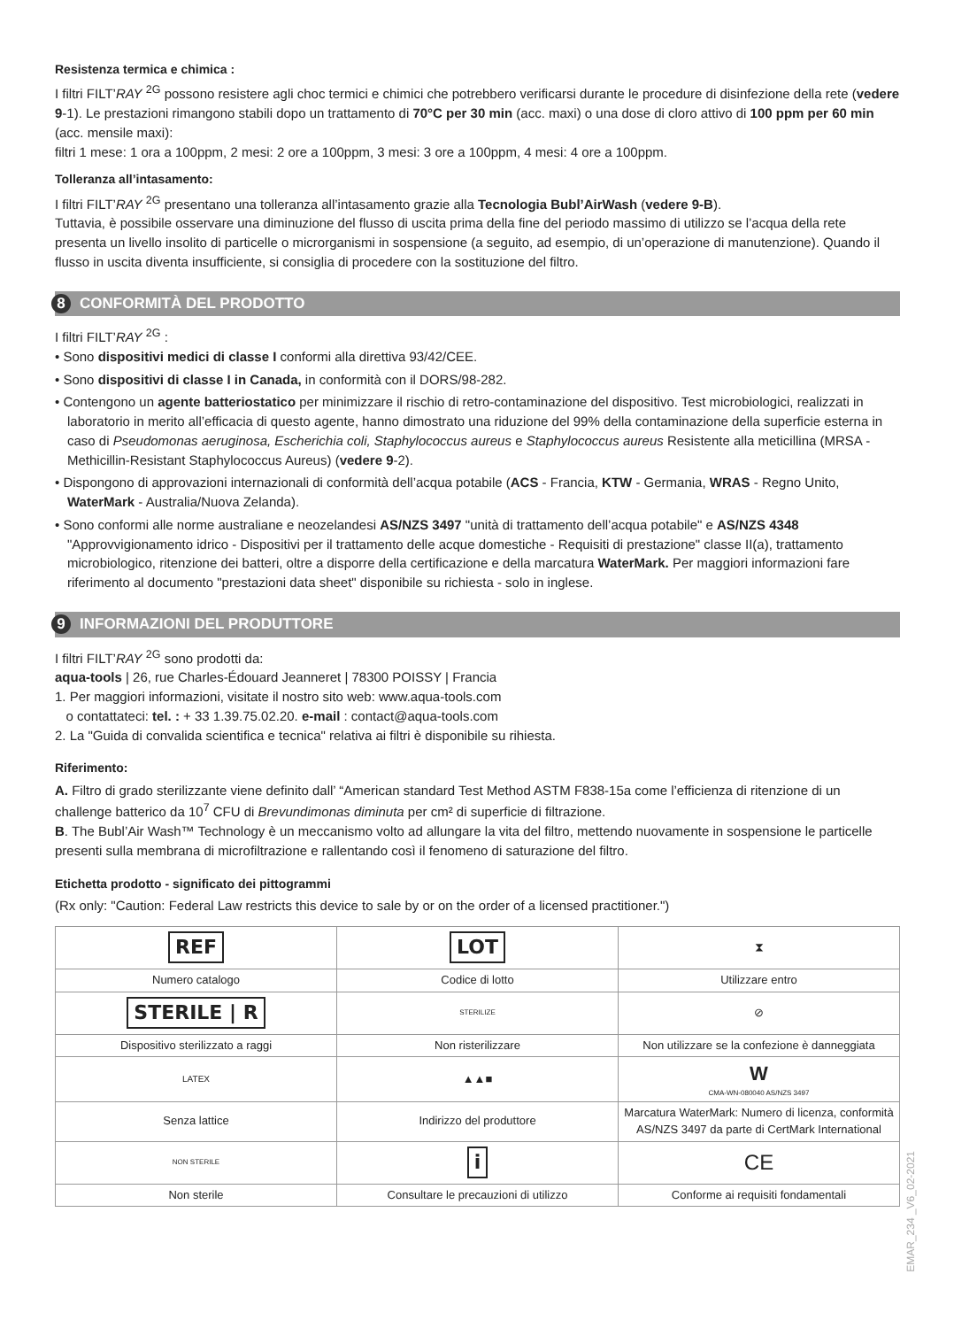Resistenza termica e chimica :
I filtri FILT’RAY <sup>2G</sup> possono resistere agli choc termici e chimici che potrebbero verificarsi durante le procedure di disinfezione della rete (vedere 9-1). Le prestazioni rimangono stabili dopo un trattamento di 70°C per 30 min (acc. maxi) o una dose di cloro attivo di 100 ppm per 60 min (acc. mensile maxi):
filtri 1 mese: 1 ora a 100ppm, 2 mesi: 2 ore a 100ppm, 3 mesi: 3 ore a 100ppm, 4 mesi: 4 ore a 100ppm.
Tolleranza all’intasamento:
I filtri FILT’RAY <sup>2G</sup> presentano una tolleranza all’intasamento grazie alla Tecnologia Bubl’AirWash (vedere 9-B).
Tuttavia, è possibile osservare una diminuzione del flusso di uscita prima della fine del periodo massimo di utilizzo se l’acqua della rete presenta un livello insolito di particelle o microrganismi in sospensione (a seguito, ad esempio, di un’operazione di manutenzione). Quando il flusso in uscita diventa insufficiente, si consiglia di procedere con la sostituzione del filtro.
8 CONFORMITÀ DEL PRODOTTO
I filtri FILT’RAY <sup>2G</sup> :
• Sono dispositivi medici di classe I conformi alla direttiva 93/42/CEE.
• Sono dispositivi di classe I in Canada, in conformità con il DORS/98-282.
• Contengono un agente batteriostatico per minimizzare il rischio di retro-contaminazione del dispositivo. Test microbiologici, realizzati in laboratorio in merito all’efficacia di questo agente, hanno dimostrato una riduzione del 99% della contaminazione della superficie esterna in caso di Pseudomonas aeruginosa, Escherichia coli, Staphylococcus aureus e Staphylococcus aureus Resistente alla meticillina (MRSA - Methicillin-Resistant Staphylococcus Aureus) (vedere 9-2).
• Dispongono di approvazioni internazionali di conformità dell’acqua potabile (ACS - Francia, KTW - Germania, WRAS - Regno Unito, WaterMark - Australia/Nuova Zelanda).
• Sono conformi alle norme australiane e neozelandesi AS/NZS 3497 "unità di trattamento dell’acqua potabile" e AS/NZS 4348 "Approvvigionamento idrico - Dispositivi per il trattamento delle acque domestiche - Requisiti di prestazione" classe II(a), trattamento microbiologico, ritenzione dei batteri, oltre a disporre della certificazione e della marcatura WaterMark. Per maggiori informazioni fare riferimento al documento "prestazioni data sheet" disponibile su richiesta - solo in inglese.
9 INFORMAZIONI DEL PRODUTTORE
I filtri FILT’RAY <sup>2G</sup> sono prodotti da:
aqua-tools | 26, rue Charles-Édouard Jeanneret | 78300 POISSY | Francia
1. Per maggiori informazioni, visitate il nostro sito web: www.aqua-tools.com
o contattateci: tel. : + 33 1.39.75.02.20. e-mail : contact@aqua-tools.com
2. La "Guida di convalida scientifica e tecnica" relativa ai filtri è disponibile su rihiesta.
Riferimento:
A. Filtro di grado sterilizzante viene definito dall’ “American standard Test Method ASTM F838-15a come l’efficienza di ritenzione di un challenge batterico da 10<sup>7</sup> CFU di Brevundimonas diminuta per cm² di superficie di filtrazione.
B. The Bubl’Air Wash™ Technology è un meccanismo volto ad allungare la vita del filtro, mettendo nuovamente in sospensione le particelle presenti sulla membrana di microfiltrazione e rallentando così il fenomeno di saturazione del filtro.
Etichetta prodotto - significato dei pittogrammi
(Rx only: "Caution: Federal Law restricts this device to sale by or on the order of a licensed practitioner.")
| REF | LOT | ⧗ |
| Numero catalogo | Codice di lotto | Utilizzare entro |
| STERILE / R | STERILIZE | ⊘ |
| Dispositivo sterilizzato a raggi | Non risterilizzare | Non utilizzare se la confezione è danneggiata |
| LATEX | ▲▲■ | W CMA-WN-080040 AS/NZS 3497 |
| Senza lattice | Indirizzo del produttore | Marcatura WaterMark: Numero di licenza, conformità AS/NZS 3497 da parte di CertMark International |
| NON STERILE | i | CE |
| Non sterile | Consultare le precauzioni di utilizzo | Conforme ai requisiti fondamentali |
EMAR_234 _V6_02-2021